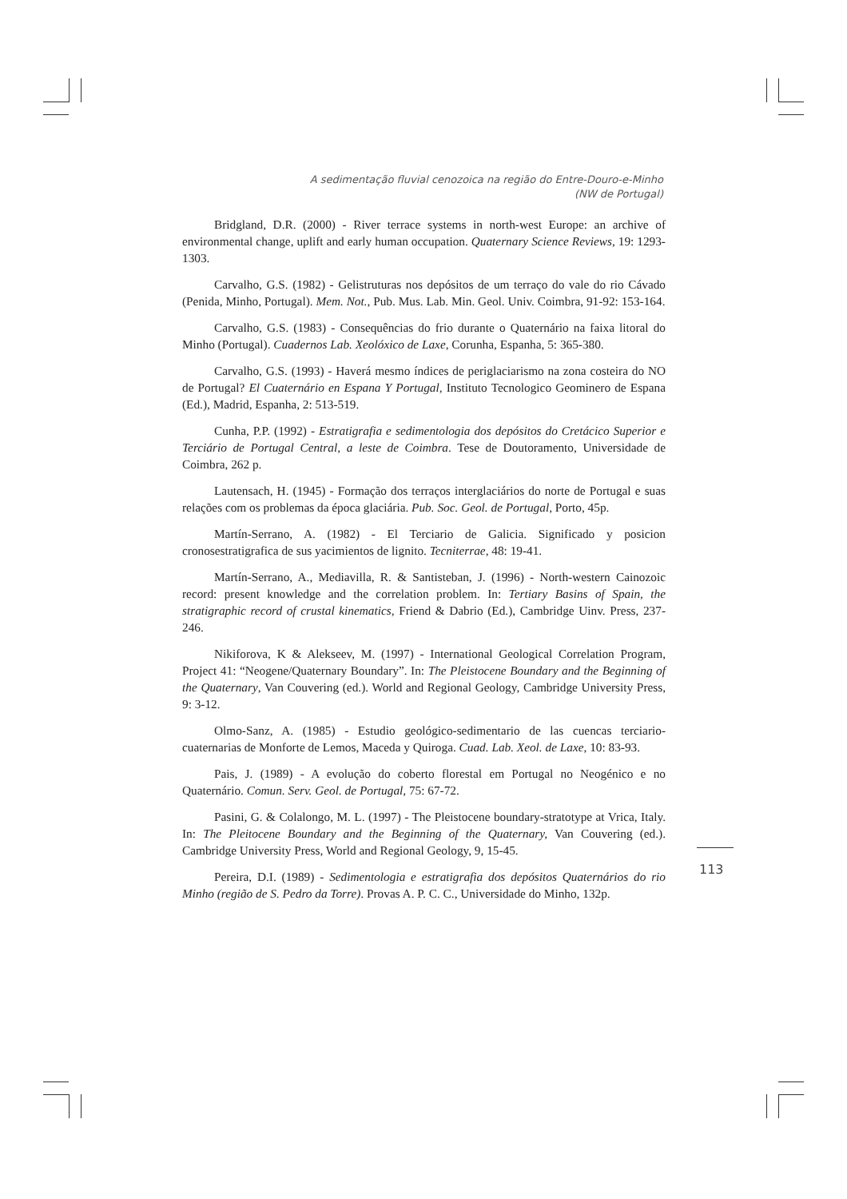A sedimentação fluvial cenozoica na região do Entre-Douro-e-Minho
(NW de Portugal)
Bridgland, D.R. (2000) - River terrace systems in north-west Europe: an archive of environmental change, uplift and early human occupation. Quaternary Science Reviews, 19: 1293-1303.
Carvalho, G.S. (1982) - Gelistruturas nos depósitos de um terraço do vale do rio Cávado (Penida, Minho, Portugal). Mem. Not., Pub. Mus. Lab. Min. Geol. Univ. Coimbra, 91-92: 153-164.
Carvalho, G.S. (1983) - Consequências do frio durante o Quaternário na faixa litoral do Minho (Portugal). Cuadernos Lab. Xeolóxico de Laxe, Corunha, Espanha, 5: 365-380.
Carvalho, G.S. (1993) - Haverá mesmo índices de periglaciarismo na zona costeira do NO de Portugal? El Cuaternário en Espana Y Portugal, Instituto Tecnologico Geominero de Espana (Ed.), Madrid, Espanha, 2: 513-519.
Cunha, P.P. (1992) - Estratigrafia e sedimentologia dos depósitos do Cretácico Superior e Terciário de Portugal Central, a leste de Coimbra. Tese de Doutoramento, Universidade de Coimbra, 262 p.
Lautensach, H. (1945) - Formação dos terraços interglaciários do norte de Portugal e suas relações com os problemas da época glaciária. Pub. Soc. Geol. de Portugal, Porto, 45p.
Martín-Serrano, A. (1982) - El Terciario de Galicia. Significado y posicion cronosestratigrafica de sus yacimientos de lignito. Tecniterrae, 48: 19-41.
Martín-Serrano, A., Mediavilla, R. & Santisteban, J. (1996) - North-western Cainozoic record: present knowledge and the correlation problem. In: Tertiary Basins of Spain, the stratigraphic record of crustal kinematics, Friend & Dabrio (Ed.), Cambridge Uinv. Press, 237-246.
Nikiforova, K & Alekseev, M. (1997) - International Geological Correlation Program, Project 41: “Neogene/Quaternary Boundary”. In: The Pleistocene Boundary and the Beginning of the Quaternary, Van Couvering (ed.). World and Regional Geology, Cambridge University Press, 9: 3-12.
Olmo-Sanz, A. (1985) - Estudio geológico-sedimentario de las cuencas terciario-cuaternarias de Monforte de Lemos, Maceda y Quiroga. Cuad. Lab. Xeol. de Laxe, 10: 83-93.
Pais, J. (1989) - A evolução do coberto florestal em Portugal no Neogénico e no Quaternário. Comun. Serv. Geol. de Portugal, 75: 67-72.
Pasini, G. & Colalongo, M. L. (1997) - The Pleistocene boundary-stratotype at Vrica, Italy. In: The Pleitocene Boundary and the Beginning of the Quaternary, Van Couvering (ed.). Cambridge University Press, World and Regional Geology, 9, 15-45.
Pereira, D.I. (1989) - Sedimentologia e estratigrafia dos depósitos Quaternários do rio Minho (região de S. Pedro da Torre). Provas A. P. C. C., Universidade do Minho, 132p.
113